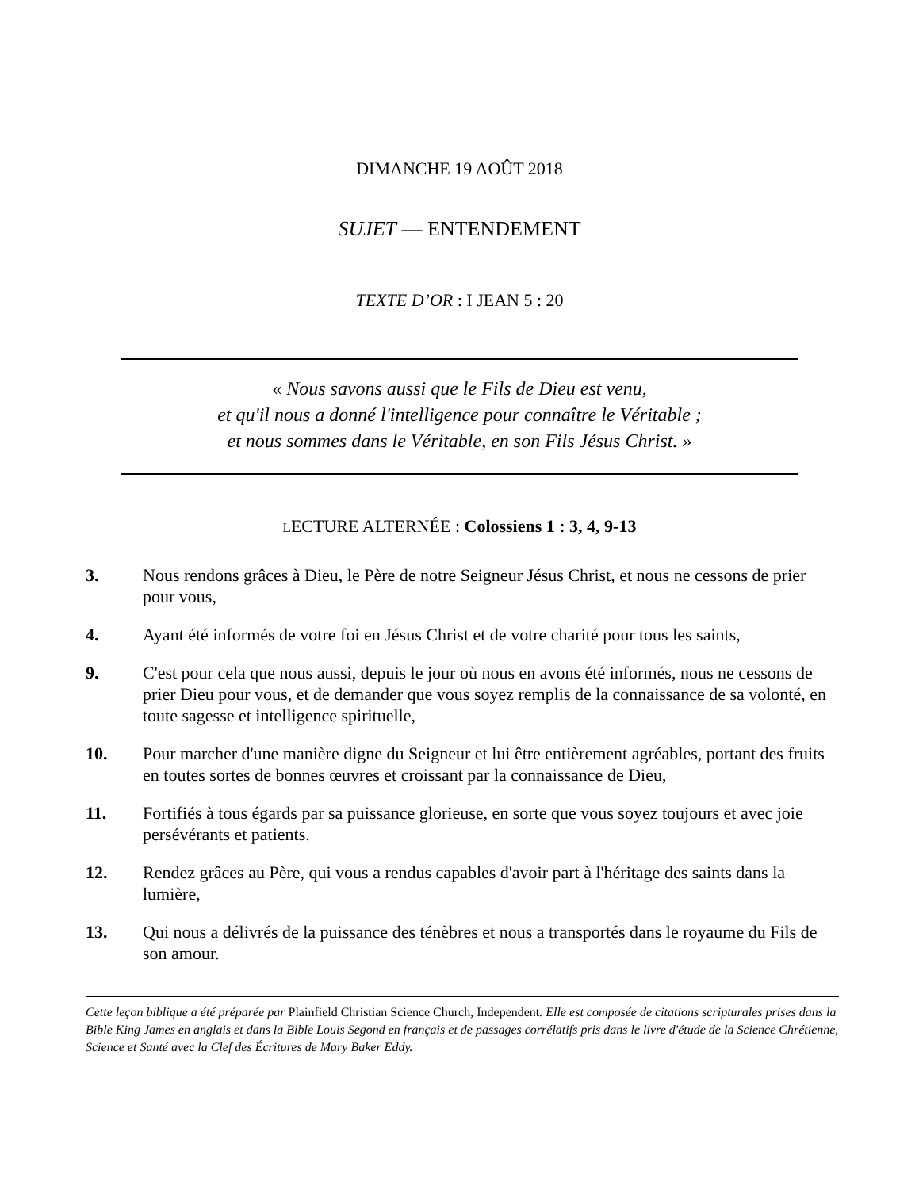DIMANCHE 19 AOÛT 2018
SUJET — ENTENDEMENT
TEXTE D’OR : I JEAN 5 : 20
« Nous savons aussi que le Fils de Dieu est venu,
et qu'il nous a donné l'intelligence pour connaître le Véritable ;
et nous sommes dans le Véritable, en son Fils Jésus Christ. »
LECTURE ALTERNÉE : Colossiens 1 : 3, 4, 9-13
3. Nous rendons grâces à Dieu, le Père de notre Seigneur Jésus Christ, et nous ne cessons de prier pour vous,
4. Ayant été informés de votre foi en Jésus Christ et de votre charité pour tous les saints,
9. C'est pour cela que nous aussi, depuis le jour où nous en avons été informés, nous ne cessons de prier Dieu pour vous, et de demander que vous soyez remplis de la connaissance de sa volonté, en toute sagesse et intelligence spirituelle,
10. Pour marcher d'une manière digne du Seigneur et lui être entièrement agréables, portant des fruits en toutes sortes de bonnes œuvres et croissant par la connaissance de Dieu,
11. Fortifiés à tous égards par sa puissance glorieuse, en sorte que vous soyez toujours et avec joie persévérants et patients.
12. Rendez grâces au Père, qui vous a rendus capables d'avoir part à l'héritage des saints dans la lumière,
13. Qui nous a délivrés de la puissance des ténèbres et nous a transportés dans le royaume du Fils de son amour.
Cette leçon biblique a été préparée par Plainfield Christian Science Church, Independent. Elle est composée de citations scripturales prises dans la Bible King James en anglais et dans la Bible Louis Segond en français et de passages corrélatifs pris dans le livre d'étude de la Science Chrétienne, Science et Santé avec la Clef des Écritures de Mary Baker Eddy.